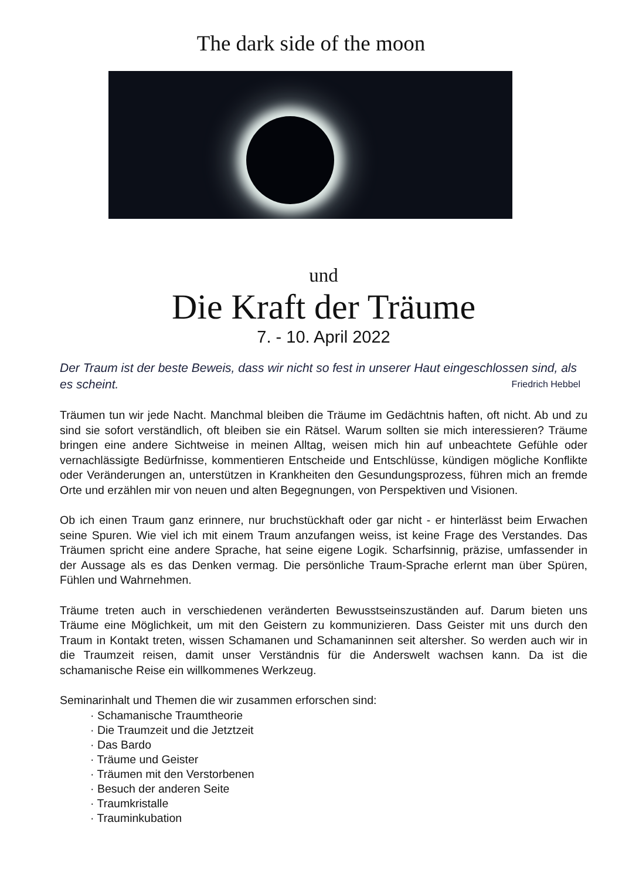The dark side of the moon
und
Die Kraft der Träume
7. - 10. April 2022
Der Traum ist der beste Beweis, dass wir nicht so fest in unserer Haut eingeschlossen sind, als es scheint. Friedrich Hebbel
Träumen tun wir jede Nacht. Manchmal bleiben die Träume im Gedächtnis haften, oft nicht. Ab und zu sind sie sofort verständlich, oft bleiben sie ein Rätsel. Warum sollten sie mich interessieren? Träume bringen eine andere Sichtweise in meinen Alltag, weisen mich hin auf unbeachtete Gefühle oder vernachlässigte Bedürfnisse, kommentieren Entscheide und Entschlüsse, kündigen mögliche Konflikte oder Veränderungen an, unterstützen in Krankheiten den Gesundungsprozess, führen mich an fremde Orte und erzählen mir von neuen und alten Begegnungen, von Perspektiven und Visionen.
Ob ich einen Traum ganz erinnere, nur bruchstückhaft oder gar nicht - er hinterlässt beim Erwachen seine Spuren. Wie viel ich mit einem Traum anzufangen weiss, ist keine Frage des Verstandes. Das Träumen spricht eine andere Sprache, hat seine eigene Logik. Scharfsinnig, präzise, umfassender in der Aussage als es das Denken vermag. Die persönliche Traum-Sprache erlernt man über Spüren, Fühlen und Wahrnehmen.
Träume treten auch in verschiedenen veränderten Bewusstseinszuständen auf. Darum bieten uns Träume eine Möglichkeit, um mit den Geistern zu kommunizieren. Dass Geister mit uns durch den Traum in Kontakt treten, wissen Schamanen und Schamaninnen seit altersher. So werden auch wir in die Traumzeit reisen, damit unser Verständnis für die Anderswelt wachsen kann. Da ist die schamanische Reise ein willkommenes Werkzeug.
Seminarinhalt und Themen die wir zusammen erforschen sind:
· Schamanische Traumtheorie
· Die Traumzeit und die Jetztzeit
· Das Bardo
· Träume und Geister
· Träumen mit den Verstorbenen
· Besuch der anderen Seite
· Traumkristalle
· Trauminkubation